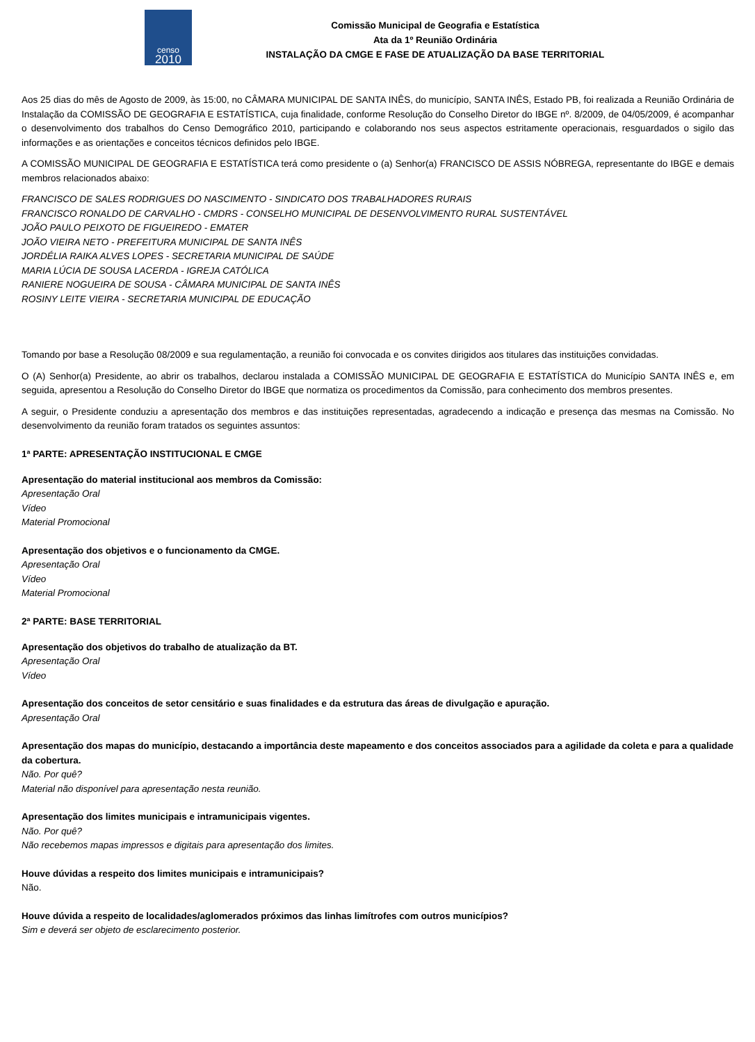censo
2010
Comissão Municipal de Geografia e Estatística
Ata da 1º Reunião Ordinária
INSTALAÇÃO DA CMGE E FASE DE ATUALIZAÇÃO DA BASE TERRITORIAL
Aos 25 dias do mês de Agosto de 2009, às 15:00, no CÂMARA MUNICIPAL DE SANTA INÊS, do município, SANTA INÊS, Estado PB, foi realizada a Reunião Ordinária de Instalação da COMISSÃO DE GEOGRAFIA E ESTATÍSTICA, cuja finalidade, conforme Resolução do Conselho Diretor do IBGE nº. 8/2009, de 04/05/2009, é acompanhar o desenvolvimento dos trabalhos do Censo Demográfico 2010, participando e colaborando nos seus aspectos estritamente operacionais, resguardados o sigilo das informações e as orientações e conceitos técnicos definidos pelo IBGE.
A COMISSÃO MUNICIPAL DE GEOGRAFIA E ESTATÍSTICA terá como presidente o (a) Senhor(a) FRANCISCO DE ASSIS NÓBREGA, representante do IBGE e demais membros relacionados abaixo:
FRANCISCO DE SALES RODRIGUES DO NASCIMENTO - SINDICATO DOS TRABALHADORES RURAIS
FRANCISCO RONALDO DE CARVALHO - CMDRS - CONSELHO MUNICIPAL DE DESENVOLVIMENTO RURAL SUSTENTÁVEL
JOÃO PAULO PEIXOTO DE FIGUEIREDO - EMATER
JOÃO VIEIRA NETO - PREFEITURA MUNICIPAL DE SANTA INÊS
JORDÉLIA RAIKA ALVES LOPES - SECRETARIA MUNICIPAL DE SAÚDE
MARIA LÚCIA DE SOUSA LACERDA - IGREJA CATÓLICA
RANIERE NOGUEIRA DE SOUSA - CÂMARA MUNICIPAL DE SANTA INÊS
ROSINY LEITE VIEIRA - SECRETARIA MUNICIPAL DE EDUCAÇÃO
Tomando por base a Resolução 08/2009 e sua regulamentação, a reunião foi convocada e os convites dirigidos aos titulares das instituições convidadas.
O (A) Senhor(a) Presidente, ao abrir os trabalhos, declarou instalada a COMISSÃO MUNICIPAL DE GEOGRAFIA E ESTATÍSTICA do Município SANTA INÊS e, em seguida, apresentou a Resolução do Conselho Diretor do IBGE que normatiza os procedimentos da Comissão, para conhecimento dos membros presentes.
A seguir, o Presidente conduziu a apresentação dos membros e das instituições representadas, agradecendo a indicação e presença das mesmas na Comissão. No desenvolvimento da reunião foram tratados os seguintes assuntos:
1ª PARTE: APRESENTAÇÃO INSTITUCIONAL E CMGE
Apresentação do material institucional aos membros da Comissão:
Apresentação Oral
Vídeo
Material Promocional
Apresentação dos objetivos e o funcionamento da CMGE.
Apresentação Oral
Vídeo
Material Promocional
2ª PARTE: BASE TERRITORIAL
Apresentação dos objetivos do trabalho de atualização da BT.
Apresentação Oral
Vídeo
Apresentação dos conceitos de setor censitário e suas finalidades e da estrutura das áreas de divulgação e apuração.
Apresentação Oral
Apresentação dos mapas do município, destacando a importância deste mapeamento e dos conceitos associados para a agilidade da coleta e para a qualidade da cobertura.
Não. Por quê?
Material não disponível para apresentação nesta reunião.
Apresentação dos limites municipais e intramunicipais vigentes.
Não. Por quê?
Não recebemos mapas impressos e digitais para apresentação dos limites.
Houve dúvidas a respeito dos limites municipais e intramunicipais?
Não.
Houve dúvida a respeito de localidades/aglomerados próximos das linhas limítrofes com outros municípios?
Sim e deverá ser objeto de esclarecimento posterior.